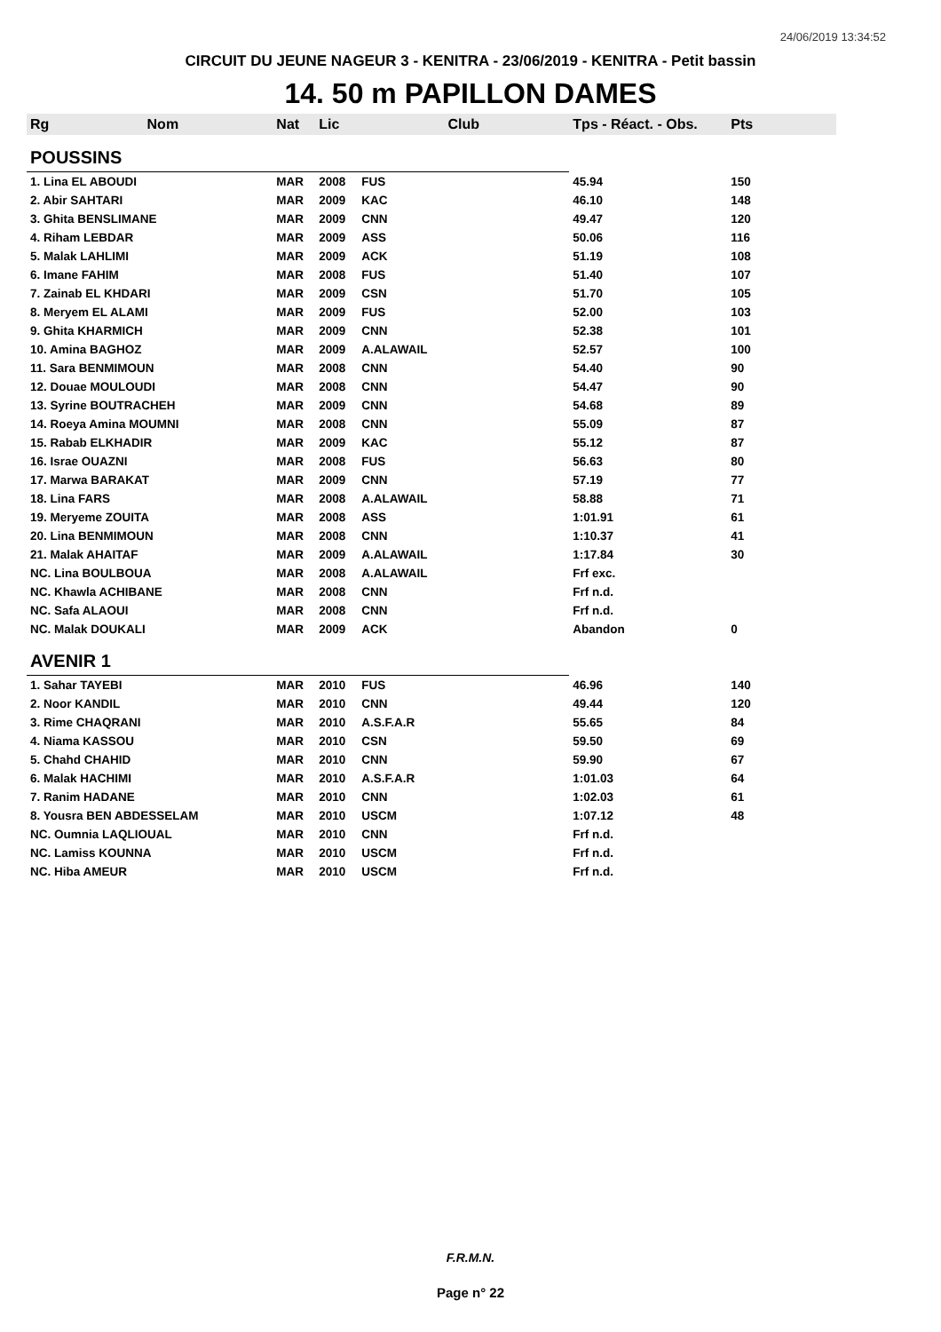24/06/2019 13:34:52
CIRCUIT DU JEUNE NAGEUR 3 - KENITRA - 23/06/2019 - KENITRA - Petit bassin
14. 50 m PAPILLON DAMES
| Rg | Nom | Nat | Lic | Club | Tps - Réact. - Obs. | Pts |
| --- | --- | --- | --- | --- | --- | --- |
| POUSSINS | | | | | | |
| 1. Lina EL ABOUDI | | MAR | 2008 | FUS | 45.94 | 150 |
| 2. Abir SAHTARI | | MAR | 2009 | KAC | 46.10 | 148 |
| 3. Ghita BENSLIMANE | | MAR | 2009 | CNN | 49.47 | 120 |
| 4. Riham LEBDAR | | MAR | 2009 | ASS | 50.06 | 116 |
| 5. Malak LAHLIMI | | MAR | 2009 | ACK | 51.19 | 108 |
| 6. Imane FAHIM | | MAR | 2008 | FUS | 51.40 | 107 |
| 7. Zainab EL KHDARI | | MAR | 2009 | CSN | 51.70 | 105 |
| 8. Meryem EL ALAMI | | MAR | 2009 | FUS | 52.00 | 103 |
| 9. Ghita KHARMICH | | MAR | 2009 | CNN | 52.38 | 101 |
| 10. Amina BAGHOZ | | MAR | 2009 | A.ALAWAIL | 52.57 | 100 |
| 11. Sara BENMIMOUN | | MAR | 2008 | CNN | 54.40 | 90 |
| 12. Douae MOULOUDI | | MAR | 2008 | CNN | 54.47 | 90 |
| 13. Syrine BOUTRACHEH | | MAR | 2009 | CNN | 54.68 | 89 |
| 14. Roeya Amina MOUMNI | | MAR | 2008 | CNN | 55.09 | 87 |
| 15. Rabab ELKHADIR | | MAR | 2009 | KAC | 55.12 | 87 |
| 16. Israe OUAZNI | | MAR | 2008 | FUS | 56.63 | 80 |
| 17. Marwa BARAKAT | | MAR | 2009 | CNN | 57.19 | 77 |
| 18. Lina FARS | | MAR | 2008 | A.ALAWAIL | 58.88 | 71 |
| 19. Meryeme ZOUITA | | MAR | 2008 | ASS | 1:01.91 | 61 |
| 20. Lina BENMIMOUN | | MAR | 2008 | CNN | 1:10.37 | 41 |
| 21. Malak AHAITAF | | MAR | 2009 | A.ALAWAIL | 1:17.84 | 30 |
| NC. Lina BOULBOUA | | MAR | 2008 | A.ALAWAIL | Frf exc. | |
| NC. Khawla ACHIBANE | | MAR | 2008 | CNN | Frf n.d. | |
| NC. Safa ALAOUI | | MAR | 2008 | CNN | Frf n.d. | |
| NC. Malak DOUKALI | | MAR | 2009 | ACK | Abandon | 0 |
| AVENIR 1 | | | | | | |
| 1. Sahar TAYEBI | | MAR | 2010 | FUS | 46.96 | 140 |
| 2. Noor KANDIL | | MAR | 2010 | CNN | 49.44 | 120 |
| 3. Rime CHAQRANI | | MAR | 2010 | A.S.F.A.R | 55.65 | 84 |
| 4. Niama KASSOU | | MAR | 2010 | CSN | 59.50 | 69 |
| 5. Chahd CHAHID | | MAR | 2010 | CNN | 59.90 | 67 |
| 6. Malak HACHIMI | | MAR | 2010 | A.S.F.A.R | 1:01.03 | 64 |
| 7. Ranim HADANE | | MAR | 2010 | CNN | 1:02.03 | 61 |
| 8. Yousra BEN ABDESSELAM | | MAR | 2010 | USCM | 1:07.12 | 48 |
| NC. Oumnia LAQLIOUAL | | MAR | 2010 | CNN | Frf n.d. | |
| NC. Lamiss KOUNNA | | MAR | 2010 | USCM | Frf n.d. | |
| NC. Hiba AMEUR | | MAR | 2010 | USCM | Frf n.d. | |
F.R.M.N.
Page n° 22